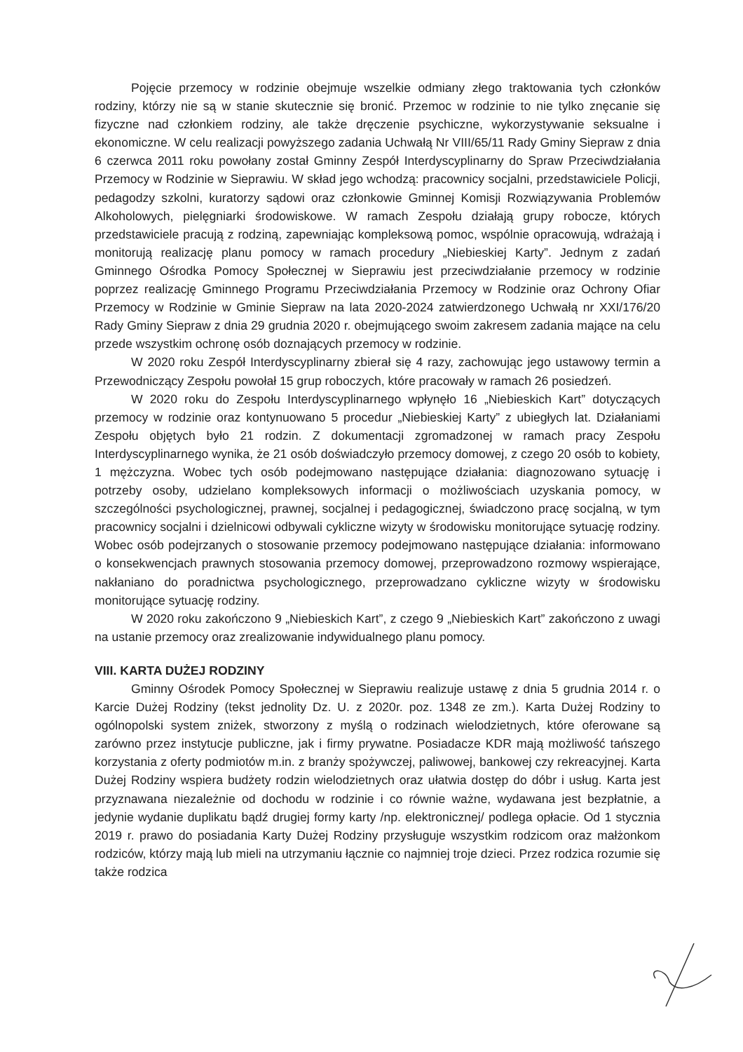Pojęcie przemocy w rodzinie obejmuje wszelkie odmiany złego traktowania tych członków rodziny, którzy nie są w stanie skutecznie się bronić. Przemoc w rodzinie to nie tylko znęcanie się fizyczne nad członkiem rodziny, ale także dręczenie psychiczne, wykorzystywanie seksualne i ekonomiczne. W celu realizacji powyższego zadania Uchwałą Nr VIII/65/11 Rady Gminy Siepraw z dnia 6 czerwca 2011 roku powołany został Gminny Zespół Interdyscyplinarny do Spraw Przeciwdziałania Przemocy w Rodzinie w Sieprawiu. W skład jego wchodzą: pracownicy socjalni, przedstawiciele Policji, pedagodzy szkolni, kuratorzy sądowi oraz członkowie Gminnej Komisji Rozwiązywania Problemów Alkoholowych, pielęgniarki środowiskowe. W ramach Zespołu działają grupy robocze, których przedstawiciele pracują z rodziną, zapewniając kompleksową pomoc, wspólnie opracowują, wdrażają i monitorują realizację planu pomocy w ramach procedury „Niebieskiej Karty”. Jednym z zadań Gminnego Ośrodka Pomocy Społecznej w Sieprawiu jest przeciwdziałanie przemocy w rodzinie poprzez realizację Gminnego Programu Przeciwdziałania Przemocy w Rodzinie oraz Ochrony Ofiar Przemocy w Rodzinie w Gminie Siepraw na lata 2020-2024 zatwierdzonego Uchwałą nr XXI/176/20 Rady Gminy Siepraw z dnia 29 grudnia 2020 r. obejmującego swoim zakresem zadania mające na celu przede wszystkim ochronę osób doznających przemocy w rodzinie.
W 2020 roku Zespół Interdyscyplinarny zbierał się 4 razy, zachowując jego ustawowy termin a Przewodniczący Zespołu powołał 15 grup roboczych, które pracowały w ramach 26 posiedzeń.
W 2020 roku do Zespołu Interdyscyplinarnego wpłynęło 16 „Niebieskich Kart” dotyczących przemocy w rodzinie oraz kontynuowano 5 procedur „Niebieskiej Karty” z ubiegłych lat. Działaniami Zespołu objętych było 21 rodzin. Z dokumentacji zgromadzonej w ramach pracy Zespołu Interdyscyplinarnego wynika, że 21 osób doświadczyło przemocy domowej, z czego 20 osób to kobiety, 1 mężczyzna. Wobec tych osób podejmowano następujące działania: diagnozowano sytuację i potrzeby osoby, udzielano kompleksowych informacji o możliwościach uzyskania pomocy, w szczególności psychologicznej, prawnej, socjalnej i pedagogicznej, świadczono pracę socjalną, w tym pracownicy socjalni i dzielnicowi odbywali cykliczne wizyty w środowisku monitorujące sytuację rodziny. Wobec osób podejrzanych o stosowanie przemocy podejmowano następujące działania: informowano o konsekwencjach prawnych stosowania przemocy domowej, przeprowadzono rozmowy wspierające, nakłaniano do poradnictwa psychologicznego, przeprowadzano cykliczne wizyty w środowisku monitorujące sytuację rodziny.
W 2020 roku zakończono 9 „Niebieskich Kart”, z czego 9 „Niebieskich Kart” zakończono z uwagi na ustanie przemocy oraz zrealizowanie indywidualnego planu pomocy.
VIII. KARTA DUŻEJ RODZINY
Gminny Ośrodek Pomocy Społecznej w Sieprawiu realizuje ustawę z dnia 5 grudnia 2014 r. o Karcie Dużej Rodziny (tekst jednolity Dz. U. z 2020r. poz. 1348 ze zm.). Karta Dużej Rodziny to ogólnopolski system zniżek, stworzony z myślą o rodzinach wielodzietnych, które oferowane są zarówno przez instytucje publiczne, jak i firmy prywatne. Posiadacze KDR mają możliwość tańszego korzystania z oferty podmiotów m.in. z branży spożywczej, paliwowej, bankowej czy rekreacyjnej. Karta Dużej Rodziny wspiera budżety rodzin wielodzietnych oraz ułatwia dostęp do dóbr i usług. Karta jest przyznawana niezależnie od dochodu w rodzinie i co równie ważne, wydawana jest bezpłatnie, a jedynie wydanie duplikatu bądź drugiej formy karty /np. elektronicznej/ podlega opłacie. Od 1 stycznia 2019 r. prawo do posiadania Karty Dużej Rodziny przysługuje wszystkim rodzicom oraz małżonkom rodziców, którzy mają lub mieli na utrzymaniu łącznie co najmniej troje dzieci. Przez rodzica rozumie się także rodzica